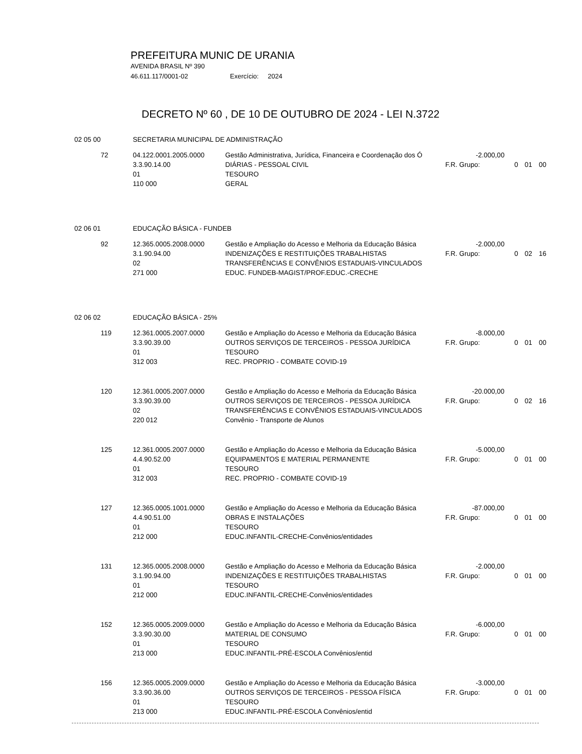PREFEITURA MUNIC DE URANIA
AVENIDA BRASIL Nº 390
46.611.117/0001-02 Exercício: 2024
DECRETO Nº 60 , DE 10 DE OUTUBRO DE 2024 - LEI N.3722
| 02 05 00 | | SECRETARIA MUNICIPAL DE ADMINISTRAÇÃO | | | | | |
| | 72 | 04.122.0001.2005.0000 | Gestão Administrativa, Jurídica, Financeira e Coordenação dos Ó | -2.000,00 | | | |
| | | 3.3.90.14.00 | DIÁRIAS - PESSOAL CIVIL | F.R. Grupo: | 0 | 01 | 00 |
| | | 01 | TESOURO | | | | |
| | | 110 000 | GERAL | | | | |
| 02 06 01 | | EDUCAÇÃO BÁSICA - FUNDEB | | | | | |
| | 92 | 12.365.0005.2008.0000 | Gestão e Ampliação do Acesso e Melhoria da Educação Básica | -2.000,00 | | | |
| | | 3.1.90.94.00 | INDENIZAÇÕES E RESTITUIÇÕES TRABALHISTAS | F.R. Grupo: | 0 | 02 | 16 |
| | | 02 | TRANSFERÊNCIAS E CONVÊNIOS ESTADUAIS-VINCULADOS | | | | |
| | | 271 000 | EDUC. FUNDEB-MAGIST/PROF.EDUC.-CRECHE | | | | |
| 02 06 02 | | EDUCAÇÃO BÁSICA - 25% | | | | | |
| | 119 | 12.361.0005.2007.0000 | Gestão e Ampliação do Acesso e Melhoria da Educação Básica | -8.000,00 | | | |
| | | 3.3.90.39.00 | OUTROS SERVIÇOS DE TERCEIROS - PESSOA JURÍDICA | F.R. Grupo: | 0 | 01 | 00 |
| | | 01 | TESOURO | | | | |
| | | 312 003 | REC. PROPRIO - COMBATE COVID-19 | | | | |
| | 120 | 12.361.0005.2007.0000 | Gestão e Ampliação do Acesso e Melhoria da Educação Básica | -20.000,00 | | | |
| | | 3.3.90.39.00 | OUTROS SERVIÇOS DE TERCEIROS - PESSOA JURÍDICA | F.R. Grupo: | 0 | 02 | 16 |
| | | 02 | TRANSFERÊNCIAS E CONVÊNIOS ESTADUAIS-VINCULADOS | | | | |
| | | 220 012 | Convênio - Transporte de Alunos | | | | |
| | 125 | 12.361.0005.2007.0000 | Gestão e Ampliação do Acesso e Melhoria da Educação Básica | -5.000,00 | | | |
| | | 4.4.90.52.00 | EQUIPAMENTOS E MATERIAL PERMANENTE | F.R. Grupo: | 0 | 01 | 00 |
| | | 01 | TESOURO | | | | |
| | | 312 003 | REC. PROPRIO - COMBATE COVID-19 | | | | |
| | 127 | 12.365.0005.1001.0000 | Gestão e Ampliação do Acesso e Melhoria da Educação Básica | -87.000,00 | | | |
| | | 4.4.90.51.00 | OBRAS E INSTALAÇÕES | F.R. Grupo: | 0 | 01 | 00 |
| | | 01 | TESOURO | | | | |
| | | 212 000 | EDUC.INFANTIL-CRECHE-Convênios/entidades | | | | |
| | 131 | 12.365.0005.2008.0000 | Gestão e Ampliação do Acesso e Melhoria da Educação Básica | -2.000,00 | | | |
| | | 3.1.90.94.00 | INDENIZAÇÕES E RESTITUIÇÕES TRABALHISTAS | F.R. Grupo: | 0 | 01 | 00 |
| | | 01 | TESOURO | | | | |
| | | 212 000 | EDUC.INFANTIL-CRECHE-Convênios/entidades | | | | |
| | 152 | 12.365.0005.2009.0000 | Gestão e Ampliação do Acesso e Melhoria da Educação Básica | -6.000,00 | | | |
| | | 3.3.90.30.00 | MATERIAL DE CONSUMO | F.R. Grupo: | 0 | 01 | 00 |
| | | 01 | TESOURO | | | | |
| | | 213 000 | EDUC.INFANTIL-PRÉ-ESCOLA Convênios/entid | | | | |
| | 156 | 12.365.0005.2009.0000 | Gestão e Ampliação do Acesso e Melhoria da Educação Básica | -3.000,00 | | | |
| | | 3.3.90.36.00 | OUTROS SERVIÇOS DE TERCEIROS - PESSOA FÍSICA | F.R. Grupo: | 0 | 01 | 00 |
| | | 01 | TESOURO | | | | |
| | | 213 000 | EDUC.INFANTIL-PRÉ-ESCOLA Convênios/entid | | | | |